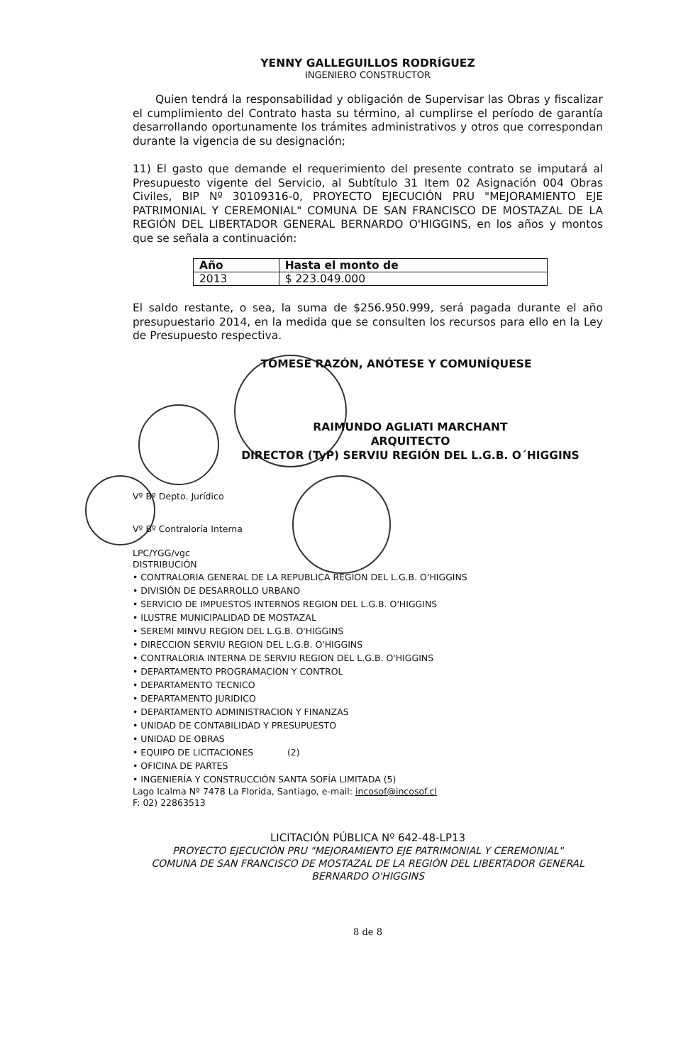YENNY GALLEGUILLOS RODRÍGUEZ
INGENIERO CONSTRUCTOR
Quien tendrá la responsabilidad y obligación de Supervisar las Obras y fiscalizar el cumplimiento del Contrato hasta su término, al cumplirse el período de garantía desarrollando oportunamente los trámites administrativos y otros que correspondan durante la vigencia de su designación;
11) El gasto que demande el requerimiento del presente contrato se imputará al Presupuesto vigente del Servicio, al Subtítulo 31 Item 02 Asignación 004 Obras Civiles, BIP Nº 30109316-0, PROYECTO EJECUCIÓN PRU "MEJORAMIENTO EJE PATRIMONIAL Y CEREMONIAL" COMUNA DE SAN FRANCISCO DE MOSTAZAL DE LA REGIÓN DEL LIBERTADOR GENERAL BERNARDO O'HIGGINS, en los años y montos que se señala a continuación:
| Año | Hasta el monto de |
| --- | --- |
| 2013 | $ 223.049.000 |
El saldo restante, o sea, la suma de $256.950.999, será pagada durante el año presupuestario 2014, en la medida que se consulten los recursos para ello en la Ley de Presupuesto respectiva.
TÓMESE RAZÓN, ANÓTESE Y COMUNÍQUESE
RAIMUNDO AGLIATI MARCHANT
ARQUITECTO
DIRECTOR (TyP) SERVIU REGIÓN DEL L.G.B. O´HIGGINS
Vº Bº Depto. Jurídico
Vº Bº Contraloría Interna
LPC/YGG/vgc
DISTRIBUCIÓN
• CONTRALORIA GENERAL DE LA REPUBLICA REGION DEL L.G.B. O'HIGGINS
• DIVISIÓN DE DESARROLLO URBANO
• SERVICIO DE IMPUESTOS INTERNOS REGION DEL L.G.B. O'HIGGINS
• ILUSTRE MUNICIPALIDAD DE MOSTAZAL
• SEREMI MINVU REGION DEL L.G.B. O'HIGGINS
• DIRECCION SERVIU REGION DEL L.G.B. O'HIGGINS
• CONTRALORIA INTERNA DE SERVIU REGION DEL L.G.B. O'HIGGINS
• DEPARTAMENTO PROGRAMACION Y CONTROL
• DEPARTAMENTO TECNICO
• DEPARTAMENTO JURIDICO
• DEPARTAMENTO ADMINISTRACION Y FINANZAS
• UNIDAD DE CONTABILIDAD Y PRESUPUESTO
• UNIDAD DE OBRAS
• EQUIPO DE LICITACIONES (2)
• OFICINA DE PARTES
• INGENIERÍA Y CONSTRUCCIÓN SANTA SOFÍA LIMITADA (5)
Lago Icalma Nº 7478 La Florida, Santiago, e-mail: incosof@incosof.cl
F: 02) 22863513
LICITACIÓN PÚBLICA Nº 642-48-LP13
PROYECTO EJECUCIÓN PRU "MEJORAMIENTO EJE PATRIMONIAL Y CEREMONIAL"
COMUNA DE SAN FRANCISCO DE MOSTAZAL DE LA REGIÓN DEL LIBERTADOR GENERAL
BERNARDO O'HIGGINS
8 de 8